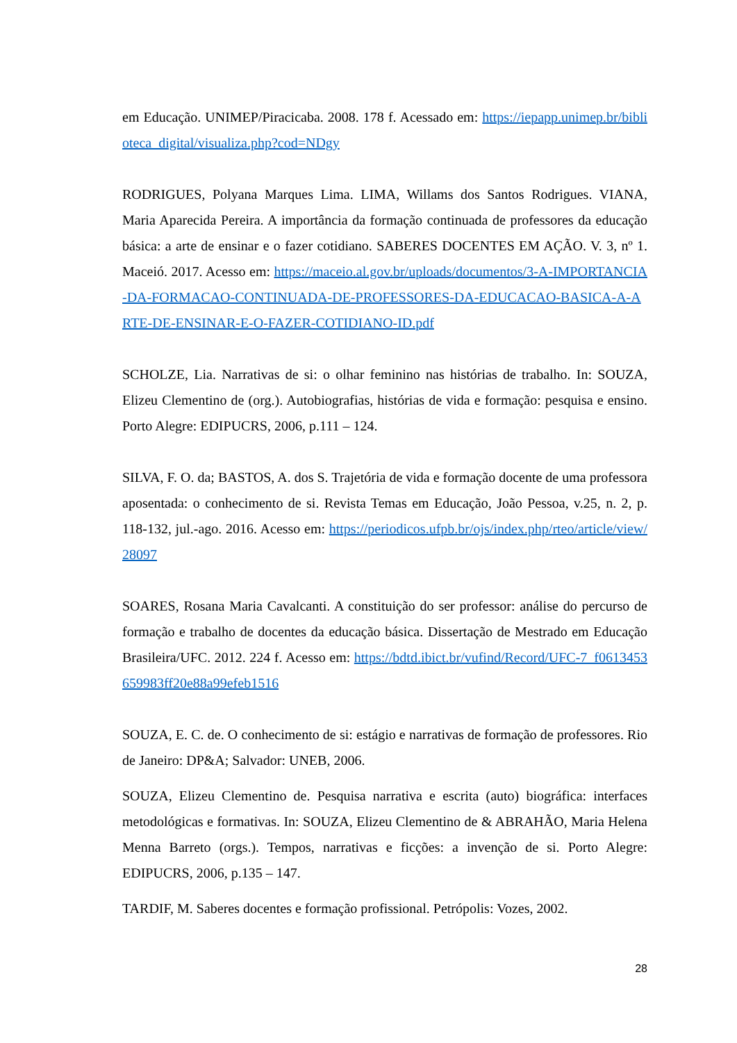em Educação. UNIMEP/Piracicaba. 2008. 178 f. Acessado em: https://iepapp.unimep.br/biblioteca_digital/visualiza.php?cod=NDgy
RODRIGUES, Polyana Marques Lima. LIMA, Willams dos Santos Rodrigues. VIANA, Maria Aparecida Pereira. A importância da formação continuada de professores da educação básica: a arte de ensinar e o fazer cotidiano. SABERES DOCENTES EM AÇÃO. V. 3, nº 1. Maceió. 2017. Acesso em: https://maceio.al.gov.br/uploads/documentos/3-A-IMPORTANCIA-DA-FORMACAO-CONTINUADA-DE-PROFESSORES-DA-EDUCACAO-BASICA-A-ARTE-DE-ENSINAR-E-O-FAZER-COTIDIANO-ID.pdf
SCHOLZE, Lia. Narrativas de si: o olhar feminino nas histórias de trabalho. In: SOUZA, Elizeu Clementino de (org.). Autobiografias, histórias de vida e formação: pesquisa e ensino. Porto Alegre: EDIPUCRS, 2006, p.111 – 124.
SILVA, F. O. da; BASTOS, A. dos S. Trajetória de vida e formação docente de uma professora aposentada: o conhecimento de si. Revista Temas em Educação, João Pessoa, v.25, n. 2, p. 118-132, jul.-ago. 2016. Acesso em: https://periodicos.ufpb.br/ojs/index.php/rteo/article/view/28097
SOARES, Rosana Maria Cavalcanti. A constituição do ser professor: análise do percurso de formação e trabalho de docentes da educação básica. Dissertação de Mestrado em Educação Brasileira/UFC. 2012. 224 f. Acesso em: https://bdtd.ibict.br/vufind/Record/UFC-7_f0613453659983ff20e88a99efeb1516
SOUZA, E. C. de. O conhecimento de si: estágio e narrativas de formação de professores. Rio de Janeiro: DP&A; Salvador: UNEB, 2006.
SOUZA, Elizeu Clementino de. Pesquisa narrativa e escrita (auto) biográfica: interfaces metodológicas e formativas. In: SOUZA, Elizeu Clementino de & ABRAHÃO, Maria Helena Menna Barreto (orgs.). Tempos, narrativas e ficções: a invenção de si. Porto Alegre: EDIPUCRS, 2006, p.135 – 147.
TARDIF, M. Saberes docentes e formação profissional. Petrópolis: Vozes, 2002.
28